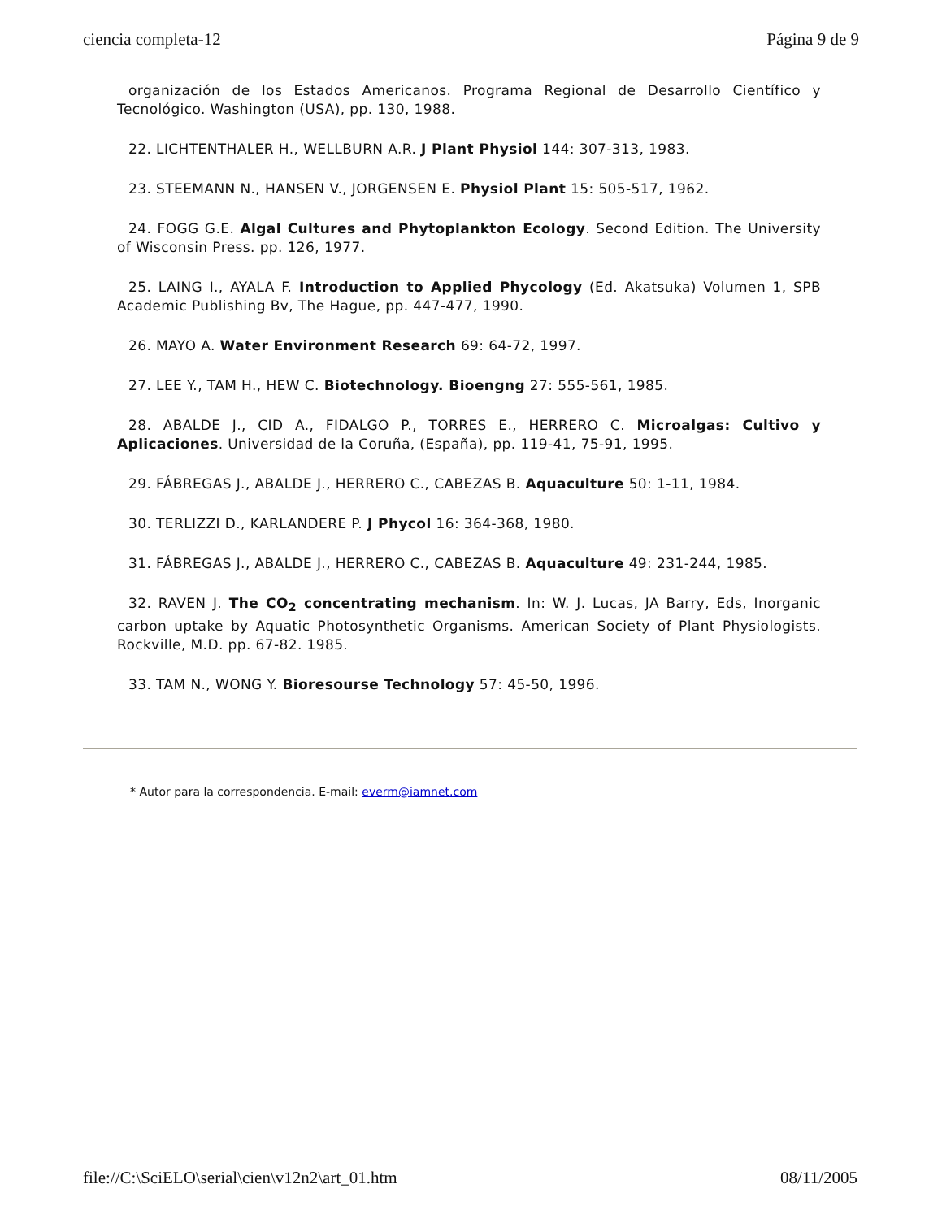ciencia completa-12 Página 9 de 9
organización de los Estados Americanos. Programa Regional de Desarrollo Científico y Tecnológico. Washington (USA), pp. 130, 1988.
22. LICHTENTHALER H., WELLBURN A.R. J Plant Physiol 144: 307-313, 1983.
23. STEEMANN N., HANSEN V., JORGENSEN E. Physiol Plant 15: 505-517, 1962.
24. FOGG G.E. Algal Cultures and Phytoplankton Ecology. Second Edition. The University of Wisconsin Press. pp. 126, 1977.
25. LAING I., AYALA F. Introduction to Applied Phycology (Ed. Akatsuka) Volumen 1, SPB Academic Publishing Bv, The Hague, pp. 447-477, 1990.
26. MAYO A. Water Environment Research 69: 64-72, 1997.
27. LEE Y., TAM H., HEW C. Biotechnology. Bioengng 27: 555-561, 1985.
28. ABALDE J., CID A., FIDALGO P., TORRES E., HERRERO C. Microalgas: Cultivo y Aplicaciones. Universidad de la Coruña, (España), pp. 119-41, 75-91, 1995.
29. FÁBREGAS J., ABALDE J., HERRERO C., CABEZAS B. Aquaculture 50: 1-11, 1984.
30. TERLIZZI D., KARLANDERE P. J Phycol 16: 364-368, 1980.
31. FÁBREGAS J., ABALDE J., HERRERO C., CABEZAS B. Aquaculture 49: 231-244, 1985.
32. RAVEN J. The CO<sub>2</sub> concentrating mechanism. In: W. J. Lucas, JA Barry, Eds, Inorganic carbon uptake by Aquatic Photosynthetic Organisms. American Society of Plant Physiologists. Rockville, M.D. pp. 67-82. 1985.
33. TAM N., WONG Y. Bioresourse Technology 57: 45-50, 1996.
* Autor para la correspondencia. E-mail: everm@iamnet.com
file://C:\SciELO\serial\cien\v12n2\art_01.htm 08/11/2005